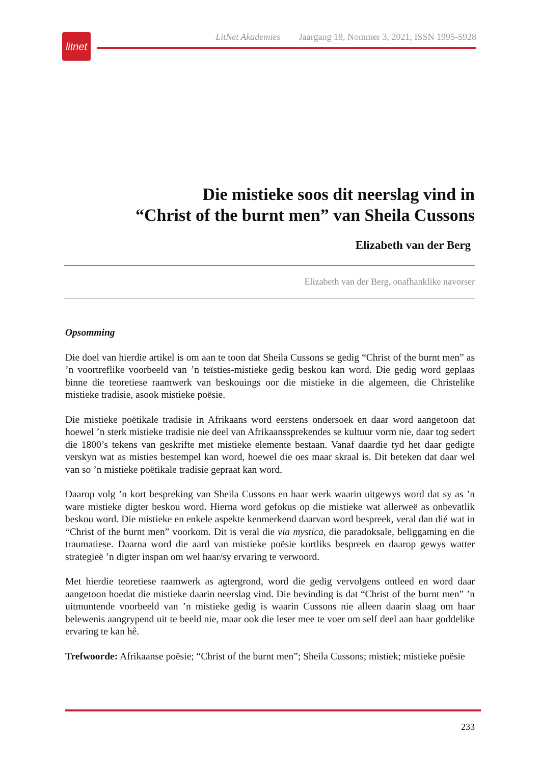litnet
LitNet Akademies Jaargang 18, Nommer 3, 2021, ISSN 1995-5928
Die mistieke soos dit neerslag vind in
“Christ of the burnt men” van Sheila Cussons
Elizabeth van der Berg
Elizabeth van der Berg, onafhanklike navorser
Opsomming
Die doel van hierdie artikel is om aan te toon dat Sheila Cussons se gedig “Christ of the burnt men” as ’n voortreflike voorbeeld van ’n teïsties-mistieke gedig beskou kan word. Die gedig word geplaas binne die teoretiese raamwerk van beskouings oor die mistieke in die algemeen, die Christelike mistieke tradisie, asook mistieke poësie.
Die mistieke poëtikale tradisie in Afrikaans word eerstens ondersoek en daar word aangetoon dat hoewel ’n sterk mistieke tradisie nie deel van Afrikaanssprekendes se kultuur vorm nie, daar tog sedert die 1800’s tekens van geskrifte met mistieke elemente bestaan. Vanaf daardie tyd het daar gedigte verskyn wat as misties bestempel kan word, hoewel die oes maar skraal is. Dit beteken dat daar wel van so ’n mistieke poëtikale tradisie gepraat kan word.
Daarop volg ’n kort bespreking van Sheila Cussons en haar werk waarin uitgewys word dat sy as ’n ware mistieke digter beskou word. Hierna word gefokus op die mistieke wat allerweë as onbevatlik beskou word. Die mistieke en enkele aspekte kenmerkend daarvan word bespreek, veral dan dié wat in “Christ of the burnt men” voorkom. Dit is veral die via mystica, die paradoksale, beliggaming en die traumatiese. Daarna word die aard van mistieke poësie kortliks bespreek en daarop gewys watter strategieë ’n digter inspan om wel haar/sy ervaring te verwoord.
Met hierdie teoretiese raamwerk as agtergrond, word die gedig vervolgens ontleed en word daar aangetoon hoedat die mistieke daarin neerslag vind. Die bevinding is dat “Christ of the burnt men” ’n uitmuntende voorbeeld van ’n mistieke gedig is waarin Cussons nie alleen daarin slaag om haar belewenis aangrypend uit te beeld nie, maar ook die leser mee te voer om self deel aan haar goddelike ervaring te kan hê.
Trefwoorde: Afrikaanse poësie; “Christ of the burnt men”; Sheila Cussons; mistiek; mistieke poësie
233